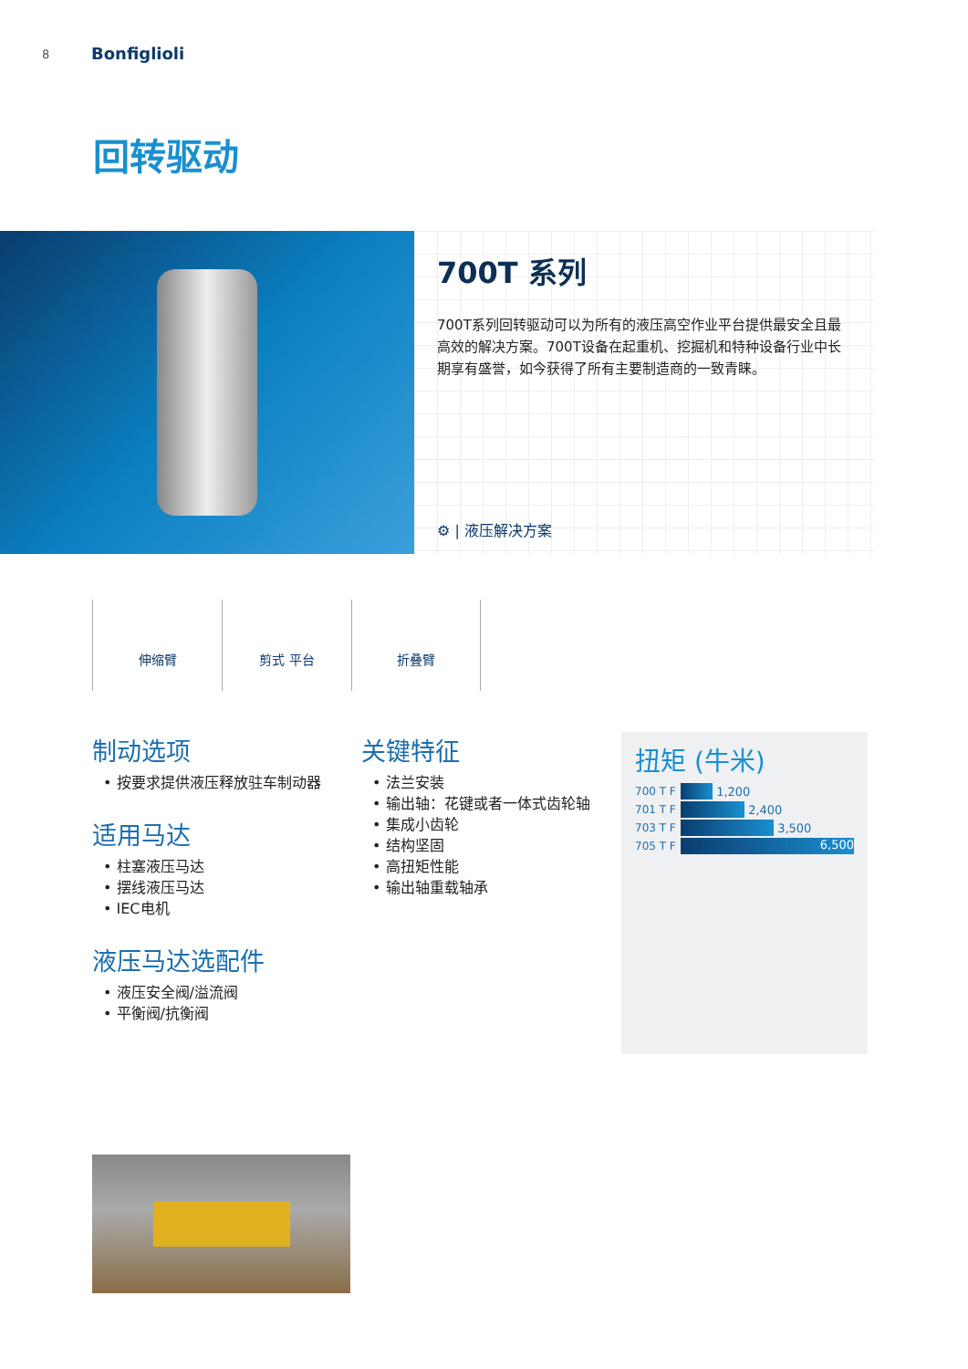8 Bonfiglioli
回转驱动
700T 系列
700T系列回转驱动可以为所有的液压高空作业平台提供最安全且最高效的解决方案。700T设备在起重机、挖掘机和特种设备行业中长期享有盛誉，如今获得了所有主要制造商的一致青睐。
⚙ | 液压解决方案
伸缩臂 剪式 平台 折叠臂
制动选项
• 按要求提供液压释放驻车制动器
适用马达
• 柱塞液压马达
• 摆线液压马达
• IEC电机
液压马达选配件
• 液压安全阀/溢流阀
• 平衡阀/抗衡阀
关键特征
• 法兰安装
• 输出轴：花键或者一体式齿轮轴
• 集成小齿轮
• 结构坚固
• 高扭矩性能
• 输出轴重载轴承
扭矩 (牛米)
700 T F
1,200
701 T F
2,400
703 T F
3,500
705 T F
6,500